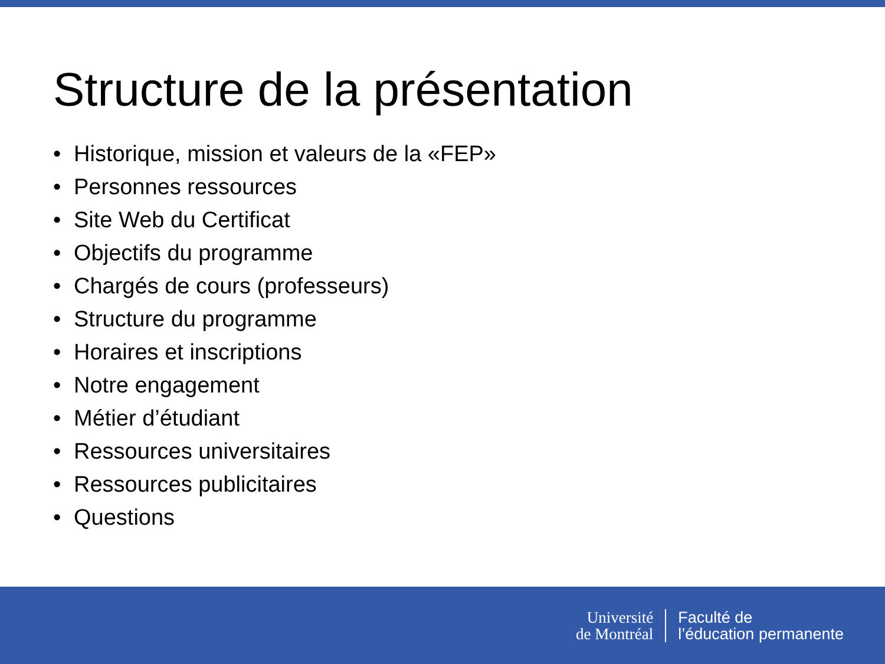Structure de la présentation
• Historique, mission et valeurs de la «FEP»
• Personnes ressources
• Site Web du Certificat
• Objectifs du programme
• Chargés de cours (professeurs)
• Structure du programme
• Horaires et inscriptions
• Notre engagement
• Métier d’étudiant
• Ressources universitaires
• Ressources publicitaires
• Questions
Université
de Montréal
Faculté de
l’éducation permanente